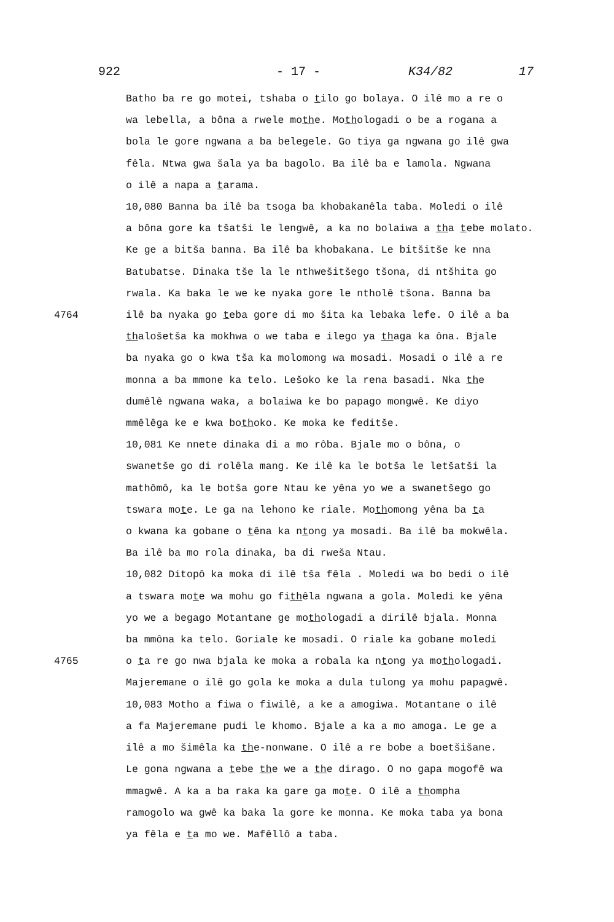922 - 17 - K34/82 17
Batho ba re go motei, tshaba o tilo go bolaya. O ilê mo a re o
wa lebella, a bôna a rwele mothe. Mothologadi o be a rogana a
bola le gore ngwana a ba belegele. Go tiya ga ngwana go ilê gwa
fêla. Ntwa gwa šala ya ba bagolo. Ba ilê ba e lamola. Ngwana
o ilê a napa a tarama.
10,080 Banna ba ilê ba tsoga ba khobakanêla taba. Moledi o ilê
a bôna gore ka tšatši le lengwê, a ka no bolaiwa a tha tebe molato.
Ke ge a bitša banna. Ba ilê ba khobakana. Le bitšitše ke nna
Batubatse. Dinaka tše la le nthwešitšego tšona, di ntšhita go
rwala. Ka baka le we ke nyaka gore le ntholê tšona. Banna ba
4764 ilê ba nyaka go teba gore di mo šita ka lebaka lefe. O ilê a ba
thalošetša ka mokhwa o we taba e ilego ya thaga ka ôna. Bjale
ba nyaka go o kwa tša ka molomong wa mosadi. Mosadi o ilê a re
monna a ba mmone ka telo. Lešoko ke la rena basadi. Nka the
dumêlê ngwana waka, a bolaiwa ke bo papago mongwê. Ke diyo
mmêlêga ke e kwa bothoko. Ke moka ke feditše.
10,081 Ke nnete dinaka di a mo rôba. Bjale mo o bôna, o
swanetše go di rolêla mang. Ke ilê ka le botša le letšatši la
mathômô, ka le botša gore Ntau ke yêna yo we a swanetšego go
tswara mote. Le ga na lehono ke riale. Mothomong yêna ba ta
o kwana ka gobane o têna ka ntong ya mosadi. Ba ilê ba mokwêla.
Ba ilê ba mo rola dinaka, ba di rweša Ntau.
10,082 Ditopô ka moka di ilê tša fêla . Moledi wa bo bedi o ilê
a tswara mote wa mohu go fithêla ngwana a gola. Moledi ke yêna
yo we a begago Motantane ge mothologadi a dirilê bjala. Monna
ba mmôna ka telo. Goriale ke mosadi. O riale ka gobane moledi
4765 o ta re go nwa bjala ke moka a robala ka ntong ya mothologadi.
Majeremane o ilê go gola ke moka a dula tulong ya mohu papagwê.
10,083 Motho a fiwa o fiwilê, a ke a amogiwa. Motantane o ilê
a fa Majeremane pudi le khomo. Bjale a ka a mo amoga. Le ge a
ilê a mo šimêla ka the-nonwane. O ilê a re bobe a boetšišane.
Le gona ngwana a tebe the we a the dirago. O no gapa mogofê wa
mmagwê. A ka a ba raka ka gare ga mote. O ilê a thompha
ramogolo wa gwê ka baka la gore ke monna. Ke moka taba ya bona
ya fêla e ta mo we. Mafêllô a taba.